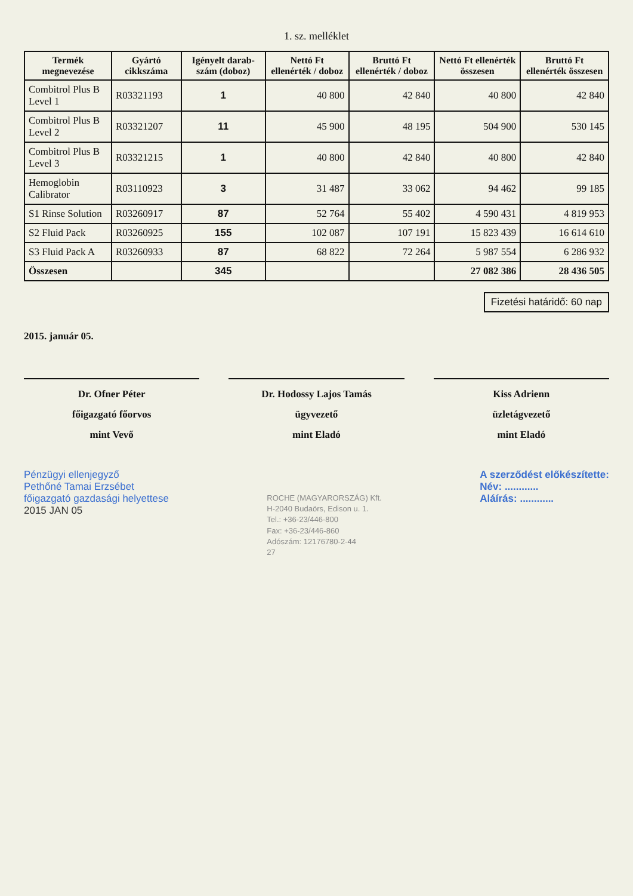1. sz. melléklet
| Termék megnevezése | Gyártó cikkszáma | Igényelt darab-szám (doboz) | Nettó Ft ellenérték / doboz | Bruttó Ft ellenérték / doboz | Nettó Ft ellenérték összesen | Bruttó Ft ellenérték összesen |
| --- | --- | --- | --- | --- | --- | --- |
| Combitrol Plus B Level 1 | R03321193 | 1 | 40 800 | 42 840 | 40 800 | 42 840 |
| Combitrol Plus B Level 2 | R03321207 | 11 | 45 900 | 48 195 | 504 900 | 530 145 |
| Combitrol Plus B Level 3 | R03321215 | 1 | 40 800 | 42 840 | 40 800 | 42 840 |
| Hemoglobin Calibrator | R03110923 | 3 | 31 487 | 33 062 | 94 462 | 99 185 |
| S1 Rinse Solution | R03260917 | 87 | 52 764 | 55 402 | 4 590 431 | 4 819 953 |
| S2 Fluid Pack | R03260925 | 155 | 102 087 | 107 191 | 15 823 439 | 16 614 610 |
| S3 Fluid Pack A | R03260933 | 87 | 68 822 | 72 264 | 5 987 554 | 6 286 932 |
| Összesen | | 345 | | | 27 082 386 | 28 436 505 |
Fizetési határidő: 60 nap
2015. január 05.
Dr. Ofner Péter
főigazgató főorvos
mint Vevő
Dr. Hodossy Lajos Tamás
ügyvezető
mint Eladó
Kiss Adrienn
üzletágvezető
mint Eladó
Pénzügyi ellenjegyző
Pethőné Tamai Erzsébet
főigazgató gazdasági helyettese
2015 JAN 05
ROCHE (MAGYARORSZÁG) Kft.
H-2040 Budaörs, Edison u. 1.
Tel.: +36-23/446-800
Fax: +36-23/446-860
Adószám: 12176780-2-44
27
A szerződést előkészítette:
Név: ............
Aláírás: ............